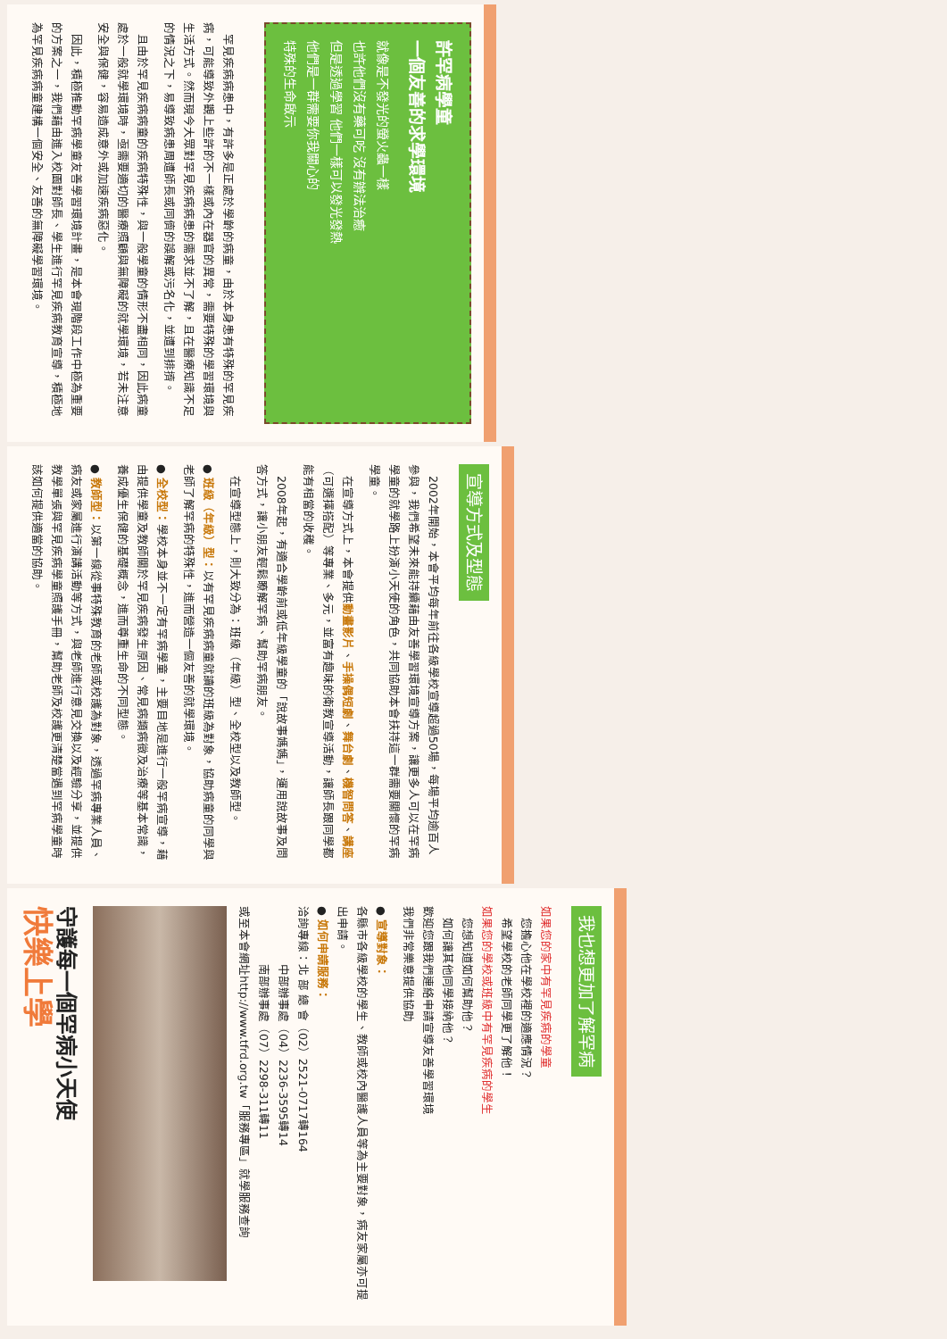許罕病學童
一個友善的求學環境
就像是不發光的螢火蟲一樣
也許他們沒有藥可吃 沒有辦法治癒
但是透過學習 他們一樣可以發光發熱
他們是一群需要你我關心的
特殊的生命啟示
　罕見疾病病患中，有許多是正處於學齡的病童，由於本身患有特殊的罕見疾病，可能導致外觀上些許的不一樣或內在器官的異常，需要特殊的學習環境與生活方式。然而現今大眾對罕見疾病病患的需求並不了解，且在醫療知識不足的情況之下，易導致病患周遭師長或同儕的誤解或污名化，並遭到排擠。
　且由於罕見疾病病童的疾病特殊性，與一般學童的情形不盡相同，因此病童處於一般就學環境時，亟需要適切的醫療照顧與無障礙的就學環境，若未注意安全與保健，容易造成意外或加速疾病惡化。
　因此，積極推動罕病學童友善學習環境計畫，是本會現階段工作中極為重要的方案之一，我們藉由進入校園對師長、學生進行罕見疾病教育宣導，積極地為罕見疾病病童建構一個安全、友善的無障礙學習環境。
宣導方式及型態
　2002年開始，本會平均每年前往各級學校宣導超過50場，每場平均逾百人參與，我們希望未來能持續藉由友善學習環境宣導方案，讓更多人可以在罕病學童的就學路上扮演小天使的角色，共同協助本會扶持這一群需要關懷的罕病學童。
　在宣導方式上，本會提供動畫影片、手操偶短劇、舞台劇、機智問答、講座（可選擇搭配）等專業、多元，並富有趣味的衛教宣導活動，讓師長跟同學都能有相當的收穫。
　2008年起，有適合學齡前或低年級學童的「說故事媽媽」，運用說故事及問答方式，讓小朋友輕鬆瞭解罕病、幫助罕病朋友。
　在宣導型態上，則大致分為：班級（年級）型、全校型以及教師型。
● 班級（年級）型：以有罕見疾病病童就讀的班級為對象，協助病童的同學與老師了解罕病的特殊性，進而營造一個友善的就學環境。
● 全校型：學校本身並不一定有罕病學童，主要目地是進行一般罕病宣導，藉由提供學童及教師關於罕見疾病發生原因、常見病類病徵及治療等基本常識，養成優生保健的基礎概念，進而尊重生命的不同型態。
● 教師型：以第一線從事特殊教育的老師或校護為對象，透過罕病專業人員、病友或家屬進行演講活動等方式，與老師進行意見交換以及經驗分享，並提供教學單張與罕見疾病學童照護手冊，幫助老師及校護更清楚當遇到罕病學童時該如何提供適當的協助。
我也想更加了解罕病
如果您的家中有罕見疾病的學童
　您擔心他在學校裡的適應情況？
　希望學校的老師同學更了解他！
如果您的學校或班級中有罕見疾病的學生
　您想知道如何幫助他？
　如何讓其他同學接納他？
歡迎您跟我們連絡申請宣導友善學習環境
我們非常樂意提供協助
● 宣導對象：
各縣市各級學校的學生、教師或校內醫護人員等為主要對象，病友家屬亦可提出申請。
● 如何申請服務：
洽詢專線：北 部 總 會（02）2521-0717轉164
　　　　　中部辦事處（04）2236-3595轉14
　　　　　南部辦事處（07）2298-311轉11
或至本會網址http://www.tfrd.org.tw「服務專區」就學服務查詢
守護每一個罕病小天使
快樂上學